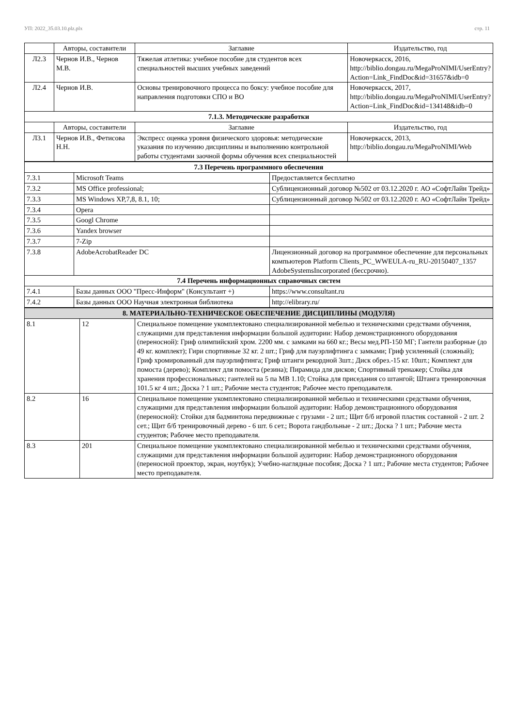УП: 2022_35.03.10.plz.plx стр. 11
| | Авторы, составители | Заглавие | Издательство, год |
| --- | --- | --- | --- |
| Л2.3 | Чернов И.В., Чернов М.В. | Тяжелая атлетика: учебное пособие для студентов всех специальностей высших учебных заведений | Новочеркасск, 2016, http://biblio.dongau.ru/MegaProNIMI/UserEntry? Action=Link_FindDoc&id=31657&idb=0 |
| Л2.4 | Чернов И.В. | Основы тренировочного процесса по боксу: учебное пособие для направления подготовки СПО и ВО | Новочеркасск, 2017, http://biblio.dongau.ru/MegaProNIMI/UserEntry? Action=Link_FindDoc&id=134148&idb=0 |
| 7.1.3. Методические разработки | | | |
| | Авторы, составители | Заглавие | Издательство, год |
| Л3.1 | Чернов И.В., Фетисова Н.Н. | Экспресс оценка уровня физического здоровья: методические указания по изучению дисциплины и выполнению контрольной работы студентами заочной формы обучения всех специальностей | Новочеркасск, 2013, http://biblio.dongau.ru/MegaProNIMI/Web |
| 7.3 Перечень программного обеспечения | | |
| 7.3.1 | Microsoft Teams | Предоставляется бесплатно |
| 7.3.2 | MS Office professional; | Сублицензионный договор №502 от 03.12.2020 г. АО «СофтЛайн Трейд» |
| 7.3.3 | MS Windows XP,7,8, 8.1, 10; | Сублицензионный договор №502 от 03.12.2020 г. АО «СофтЛайн Трейд» |
| 7.3.4 | Opera | |
| 7.3.5 | Googl Chrome | |
| 7.3.6 | Yandex browser | |
| 7.3.7 | 7-Zip | |
| 7.3.8 | AdobeAcrobatReader DC | Лицензионный договор на программное обеспечение для персональных компьютеров Platform Clients_PC_WWEULA-ru_RU-20150407_1357 AdobeSystemsIncorporated (бессрочно). |
| 7.4 Перечень информационных справочных систем | | |
| 7.4.1 | Базы данных ООО "Пресс-Информ" (Консультант +) | https://www.consultant.ru |
| 7.4.2 | Базы данных ООО Научная электронная библиотека | http://elibrary.ru/ |
| 8. МАТЕРИАЛЬНО-ТЕХНИЧЕСКОЕ ОБЕСПЕЧЕНИЕ ДИСЦИПЛИНЫ (МОДУЛЯ) | | |
| 8.1 | 12 | Специальное помещение укомплектовано специализированной мебелью и техническими средствами обучения, служащими для представления информации большой аудитории: Набор демонстрационного оборудования (переносной): Гриф олимпийский хром. 2200 мм. с замками на 660 кг.; Весы мед.РП-150 МГ; Гантели разборные (до 49 кг. комплект); Гири спортивные 32 кг. 2 шт.; Гриф для пауэрлифтинга с замками; Гриф усиленный (сложный); Гриф хромированный для пауэрлифтинга; Гриф штанги рекордной 3шт.; Диск обрез.-15 кг. 10шт.; Комплект для помоста (дерево); Комплект для помоста (резина); Пирамида для дисков; Спортивный тренажер; Стойка для хранения профессиональных; гантелей на 5 па МВ 1.10; Стойка для приседания со штангой; Штанга тренировочная 101.5 кг 4 шт.; Доска ? 1 шт.; Рабочие места студентов; Рабочее место преподавателя. |
| 8.2 | 16 | Специальное помещение укомплектовано специализированной мебелью и техническими средствами обучения, служащими для представления информации большой аудитории: Набор демонстрационного оборудования (переносной): Стойки для бадминтона передвижные с грузами - 2 шт.; Щит б/б игровой пластик составной - 2 шт. 2 сет.; Щит б/б тренировочный дерево - 6 шт. 6 сет.; Ворота гандбольные - 2 шт.; Доска ? 1 шт.; Рабочие места студентов; Рабочее место преподавателя. |
| 8.3 | 201 | Специальное помещение укомплектовано специализированной мебелью и техническими средствами обучения, служащими для представления информации большой аудитории: Набор демонстрационного оборудования (переносной проектор, экран, ноутбук); Учебно-наглядные пособия; Доска ? 1 шт.; Рабочие места студентов; Рабочее место преподавателя. |